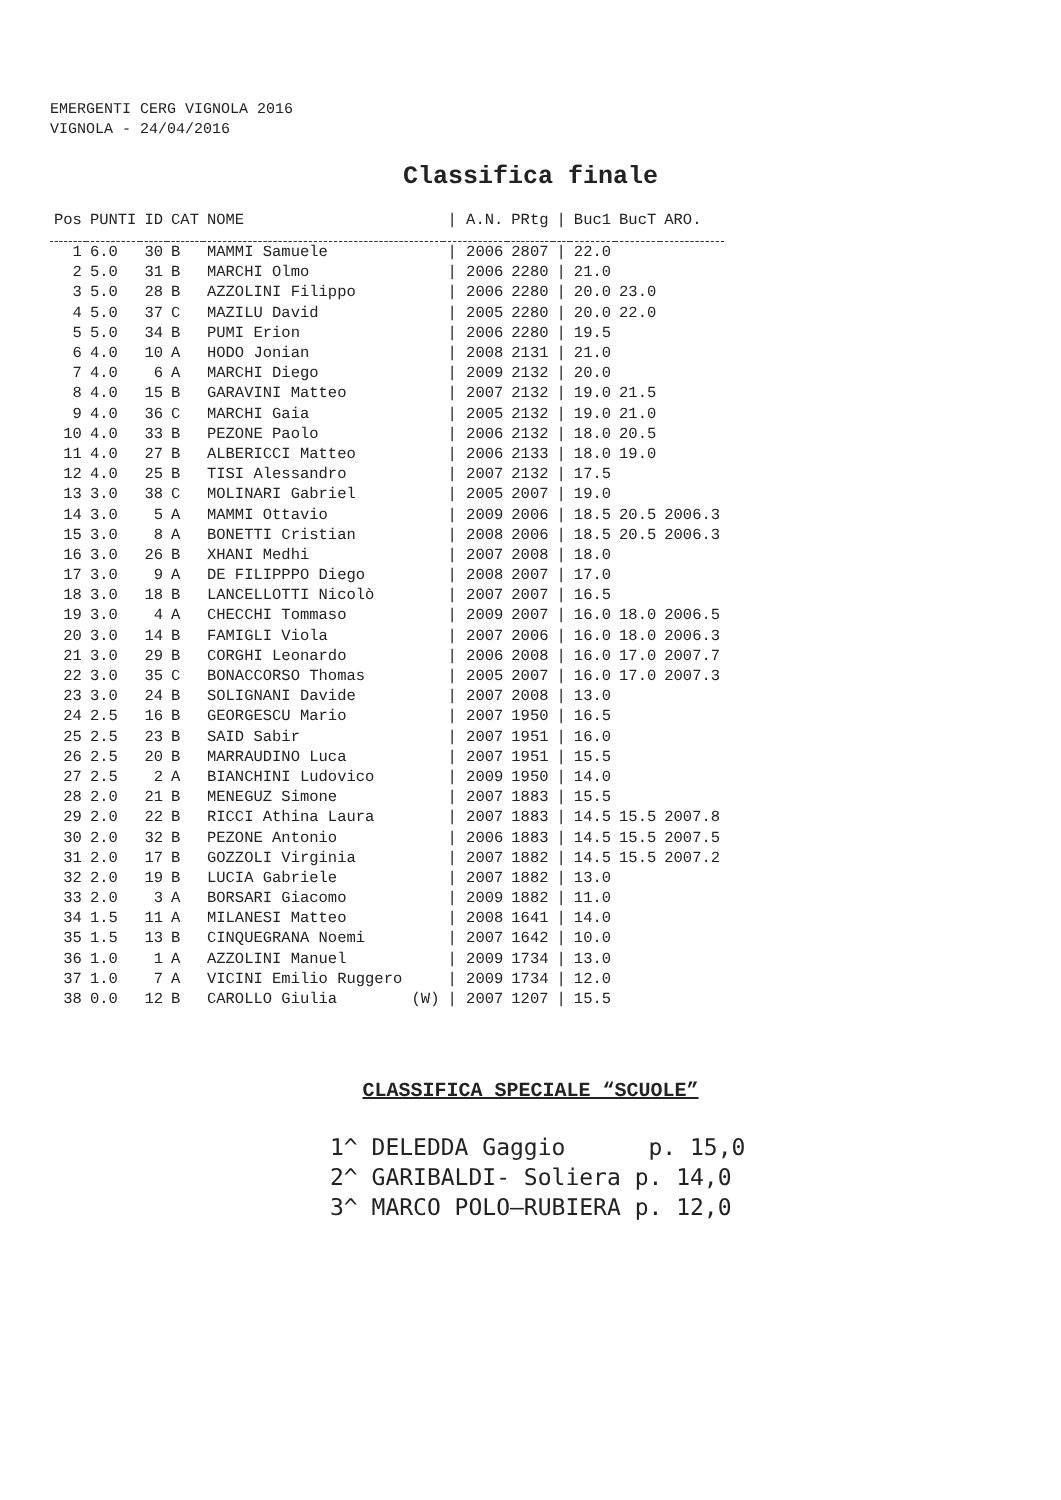EMERGENTI CERG VIGNOLA 2016
VIGNOLA - 24/04/2016
Classifica finale
| Pos | PUNTI | ID | CAT | NOME | / A.N. | PRtg | / | Buc1 | BucT | ARO. |
| --- | --- | --- | --- | --- | --- | --- | --- | --- | --- | --- |
| 1 | 6.0 | 30 | B | MAMMI Samuele | / 2006 | 2807 | / | 22.0 | | |
| 2 | 5.0 | 31 | B | MARCHI Olmo | / 2006 | 2280 | / | 21.0 | | |
| 3 | 5.0 | 28 | B | AZZOLINI Filippo | / 2006 | 2280 | / | 20.0 | 23.0 | |
| 4 | 5.0 | 37 | C | MAZILU David | / 2005 | 2280 | / | 20.0 | 22.0 | |
| 5 | 5.0 | 34 | B | PUMI Erion | / 2006 | 2280 | / | 19.5 | | |
| 6 | 4.0 | 10 | A | HODO Jonian | / 2008 | 2131 | / | 21.0 | | |
| 7 | 4.0 | 6 | A | MARCHI Diego | / 2009 | 2132 | / | 20.0 | | |
| 8 | 4.0 | 15 | B | GARAVINI Matteo | / 2007 | 2132 | / | 19.0 | 21.5 | |
| 9 | 4.0 | 36 | C | MARCHI Gaia | / 2005 | 2132 | / | 19.0 | 21.0 | |
| 10 | 4.0 | 33 | B | PEZONE Paolo | / 2006 | 2132 | / | 18.0 | 20.5 | |
| 11 | 4.0 | 27 | B | ALBERICCI Matteo | / 2006 | 2133 | / | 18.0 | 19.0 | |
| 12 | 4.0 | 25 | B | TISI Alessandro | / 2007 | 2132 | / | 17.5 | | |
| 13 | 3.0 | 38 | C | MOLINARI Gabriel | / 2005 | 2007 | / | 19.0 | | |
| 14 | 3.0 | 5 | A | MAMMI Ottavio | / 2009 | 2006 | / | 18.5 | 20.5 | 2006.3 |
| 15 | 3.0 | 8 | A | BONETTI Cristian | / 2008 | 2006 | / | 18.5 | 20.5 | 2006.3 |
| 16 | 3.0 | 26 | B | XHANI Medhi | / 2007 | 2008 | / | 18.0 | | |
| 17 | 3.0 | 9 | A | DE FILIPPPO Diego | / 2008 | 2007 | / | 17.0 | | |
| 18 | 3.0 | 18 | B | LANCELLOTTI Nicolò | / 2007 | 2007 | / | 16.5 | | |
| 19 | 3.0 | 4 | A | CHECCHI Tommaso | / 2009 | 2007 | / | 16.0 | 18.0 | 2006.5 |
| 20 | 3.0 | 14 | B | FAMIGLI Viola | / 2007 | 2006 | / | 16.0 | 18.0 | 2006.3 |
| 21 | 3.0 | 29 | B | CORGHI Leonardo | / 2006 | 2008 | / | 16.0 | 17.0 | 2007.7 |
| 22 | 3.0 | 35 | C | BONACCORSO Thomas | / 2005 | 2007 | / | 16.0 | 17.0 | 2007.3 |
| 23 | 3.0 | 24 | B | SOLIGNANI Davide | / 2007 | 2008 | / | 13.0 | | |
| 24 | 2.5 | 16 | B | GEORGESCU Mario | / 2007 | 1950 | / | 16.5 | | |
| 25 | 2.5 | 23 | B | SAID Sabir | / 2007 | 1951 | / | 16.0 | | |
| 26 | 2.5 | 20 | B | MARRAUDINO Luca | / 2007 | 1951 | / | 15.5 | | |
| 27 | 2.5 | 2 | A | BIANCHINI Ludovico | / 2009 | 1950 | / | 14.0 | | |
| 28 | 2.0 | 21 | B | MENEGUZ Simone | / 2007 | 1883 | / | 15.5 | | |
| 29 | 2.0 | 22 | B | RICCI Athina Laura | / 2007 | 1883 | / | 14.5 | 15.5 | 2007.8 |
| 30 | 2.0 | 32 | B | PEZONE Antonio | / 2006 | 1883 | / | 14.5 | 15.5 | 2007.5 |
| 31 | 2.0 | 17 | B | GOZZOLI Virginia | / 2007 | 1882 | / | 14.5 | 15.5 | 2007.2 |
| 32 | 2.0 | 19 | B | LUCIA Gabriele | / 2007 | 1882 | / | 13.0 | | |
| 33 | 2.0 | 3 | A | BORSARI Giacomo | / 2009 | 1882 | / | 11.0 | | |
| 34 | 1.5 | 11 | A | MILANESI Matteo | / 2008 | 1641 | / | 14.0 | | |
| 35 | 1.5 | 13 | B | CINQUEGRANA Noemi | / 2007 | 1642 | / | 10.0 | | |
| 36 | 1.0 | 1 | A | AZZOLINI Manuel | / 2009 | 1734 | / | 13.0 | | |
| 37 | 1.0 | 7 | A | VICINI Emilio Ruggero | / 2009 | 1734 | / | 12.0 | | |
| 38 | 0.0 | 12 | B | CAROLLO Giulia (W) | / 2007 | 1207 | / | 15.5 | | |
CLASSIFICA SPECIALE “SCUOLE”
1^ DELEDDA Gaggio p. 15,0 2^ GARIBALDI- Soliera p. 14,0 3^ MARCO POLO–RUBIERA p. 12,0